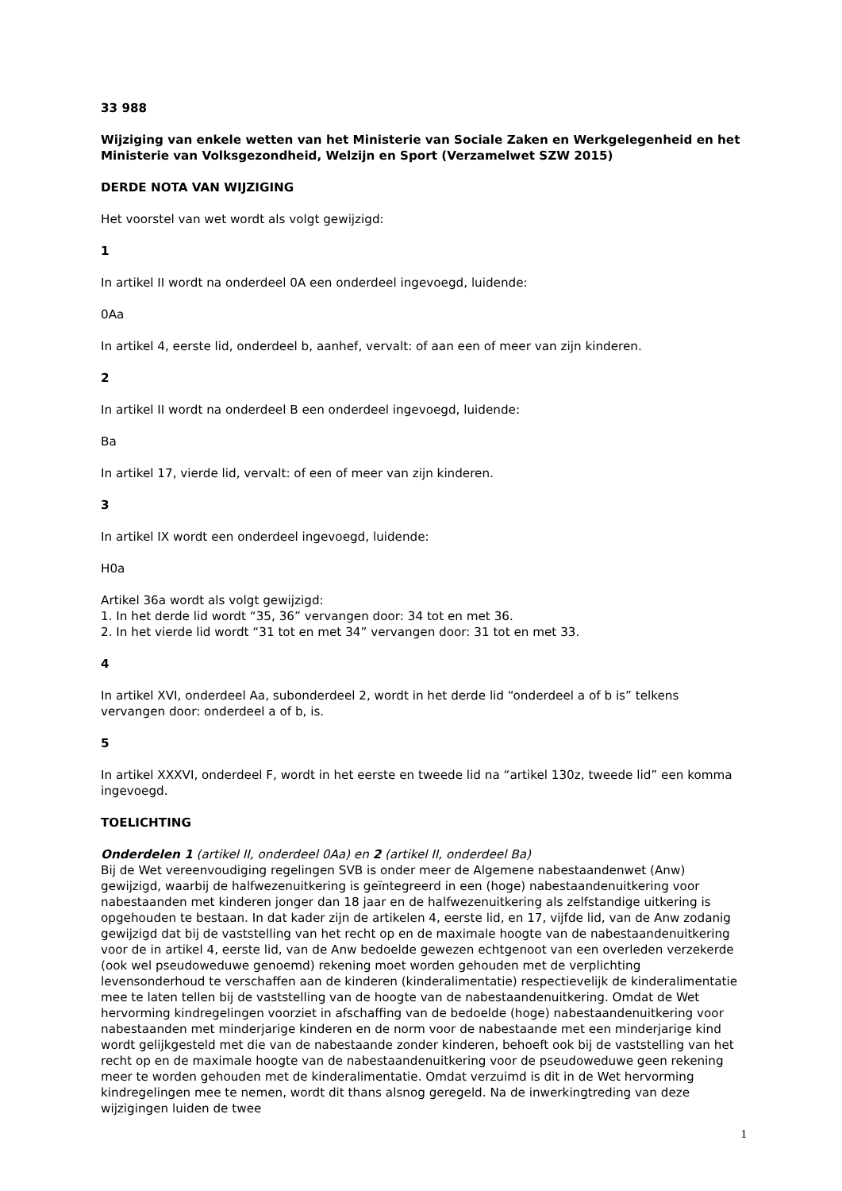33 988
Wijziging van enkele wetten van het Ministerie van Sociale Zaken en Werkgelegenheid en het Ministerie van Volksgezondheid, Welzijn en Sport (Verzamelwet SZW 2015)
DERDE NOTA VAN WIJZIGING
Het voorstel van wet wordt als volgt gewijzigd:
1
In artikel II wordt na onderdeel 0A een onderdeel ingevoegd, luidende:
0Aa
In artikel 4, eerste lid, onderdeel b, aanhef, vervalt: of aan een of meer van zijn kinderen.
2
In artikel II wordt na onderdeel B een onderdeel ingevoegd, luidende:
Ba
In artikel 17, vierde lid, vervalt: of een of meer van zijn kinderen.
3
In artikel IX wordt een onderdeel ingevoegd, luidende:
H0a
Artikel 36a wordt als volgt gewijzigd:
1. In het derde lid wordt “35, 36” vervangen door: 34 tot en met 36.
2. In het vierde lid wordt “31 tot en met 34” vervangen door: 31 tot en met 33.
4
In artikel XVI, onderdeel Aa, subonderdeel 2, wordt in het derde lid “onderdeel a of b is” telkens vervangen door: onderdeel a of b, is.
5
In artikel XXXVI, onderdeel F, wordt in het eerste en tweede lid na “artikel 130z, tweede lid” een komma ingevoegd.
TOELICHTING
Onderdelen 1 (artikel II, onderdeel 0Aa) en 2 (artikel II, onderdeel Ba)
Bij de Wet vereenvoudiging regelingen SVB is onder meer de Algemene nabestaandenwet (Anw) gewijzigd, waarbij de halfwezenuitkering is geïntegreerd in een (hoge) nabestaandenuitkering voor nabestaanden met kinderen jonger dan 18 jaar en de halfwezenuitkering als zelfstandige uitkering is opgehouden te bestaan. In dat kader zijn de artikelen 4, eerste lid, en 17, vijfde lid, van de Anw zodanig gewijzigd dat bij de vaststelling van het recht op en de maximale hoogte van de nabestaandenuitkering voor de in artikel 4, eerste lid, van de Anw bedoelde gewezen echtgenoot van een overleden verzekerde (ook wel pseudoweduwe genoemd) rekening moet worden gehouden met de verplichting levensonderhoud te verschaffen aan de kinderen (kinderalimentatie) respectievelijk de kinderalimentatie mee te laten tellen bij de vaststelling van de hoogte van de nabestaandenuitkering. Omdat de Wet hervorming kindregelingen voorziet in afschaffing van de bedoelde (hoge) nabestaandenuitkering voor nabestaanden met minderjarige kinderen en de norm voor de nabestaande met een minderjarige kind wordt gelijkgesteld met die van de nabestaande zonder kinderen, behoeft ook bij de vaststelling van het recht op en de maximale hoogte van de nabestaandenuitkering voor de pseudoweduwe geen rekening meer te worden gehouden met de kinderalimentatie. Omdat verzuimd is dit in de Wet hervorming kindregelingen mee te nemen, wordt dit thans alsnog geregeld. Na de inwerkingtreding van deze wijzigingen luiden de twee
1